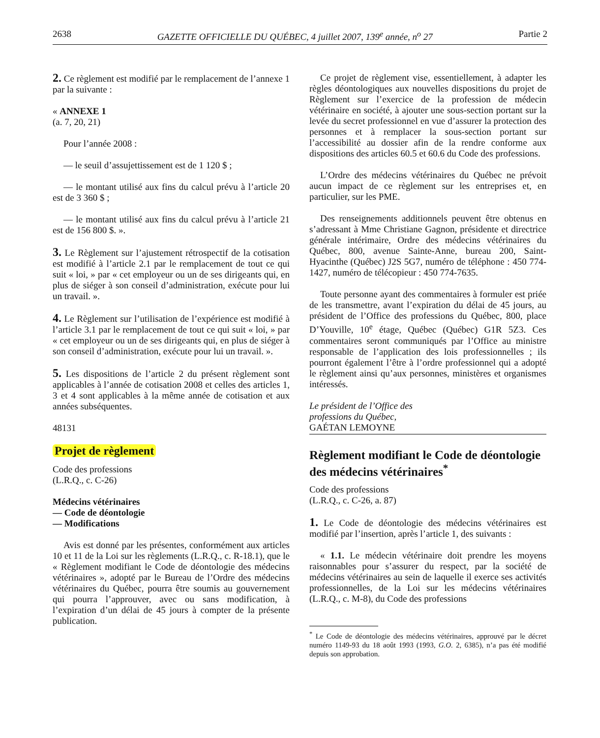2638 GAZETTE OFFICIELLE DU QUÉBEC, 4 juillet 2007, 139<sup>e</sup> année, n<sup>o</sup> 27 Partie 2
2. Ce règlement est modifié par le remplacement de l’annexe 1 par la suivante :
« ANNEXE 1
(a. 7, 20, 21)
Pour l’année 2008 :
— le seuil d’assujettissement est de 1 120 $ ;
— le montant utilisé aux fins du calcul prévu à l’article 20 est de 3 360 $ ;
— le montant utilisé aux fins du calcul prévu à l’article 21 est de 156 800 $. ».
3. Le Règlement sur l’ajustement rétrospectif de la cotisation est modifié à l’article 2.1 par le remplacement de tout ce qui suit « loi, » par « cet employeur ou un de ses dirigeants qui, en plus de siéger à son conseil d’administration, exécute pour lui un travail. ».
4. Le Règlement sur l’utilisation de l’expérience est modifié à l’article 3.1 par le remplacement de tout ce qui suit « loi, » par « cet employeur ou un de ses dirigeants qui, en plus de siéger à son conseil d’administration, exécute pour lui un travail. ».
5. Les dispositions de l’article 2 du présent règlement sont applicables à l’année de cotisation 2008 et celles des articles 1, 3 et 4 sont applicables à la même année de cotisation et aux années subséquentes.
48131
Projet de règlement
Code des professions
(L.R.Q., c. C-26)
Médecins vétérinaires
— Code de déontologie
— Modifications
Avis est donné par les présentes, conformément aux articles 10 et 11 de la Loi sur les règlements (L.R.Q., c. R-18.1), que le « Règlement modifiant le Code de déontologie des médecins vétérinaires », adopté par le Bureau de l’Ordre des médecins vétérinaires du Québec, pourra être soumis au gouvernement qui pourra l’approuver, avec ou sans modification, à l’expiration d’un délai de 45 jours à compter de la présente publication.
Ce projet de règlement vise, essentiellement, à adapter les règles déontologiques aux nouvelles dispositions du projet de Règlement sur l’exercice de la profession de médecin vétérinaire en société, à ajouter une sous-section portant sur la levée du secret professionnel en vue d’assurer la protection des personnes et à remplacer la sous-section portant sur l’accessibilité au dossier afin de la rendre conforme aux dispositions des articles 60.5 et 60.6 du Code des professions.
L’Ordre des médecins vétérinaires du Québec ne prévoit aucun impact de ce règlement sur les entreprises et, en particulier, sur les PME.
Des renseignements additionnels peuvent être obtenus en s’adressant à Mme Christiane Gagnon, présidente et directrice générale intérimaire, Ordre des médecins vétérinaires du Québec, 800, avenue Sainte-Anne, bureau 200, Saint-Hyacinthe (Québec) J2S 5G7, numéro de téléphone : 450 774-1427, numéro de télécopieur : 450 774-7635.
Toute personne ayant des commentaires à formuler est priée de les transmettre, avant l’expiration du délai de 45 jours, au président de l’Office des professions du Québec, 800, place D’Youville, 10<sup>e</sup> étage, Québec (Québec) G1R 5Z3. Ces commentaires seront communiqués par l’Office au ministre responsable de l’application des lois professionnelles ; ils pourront également l’être à l’ordre professionnel qui a adopté le règlement ainsi qu’aux personnes, ministères et organismes intéressés.
Le président de l’Office des
professions du Québec,
GAÉTAN LEMOYNE
Règlement modifiant le Code de déontologie des médecins vétérinaires<sup>*</sup>
Code des professions
(L.R.Q., c. C-26, a. 87)
1. Le Code de déontologie des médecins vétérinaires est modifié par l’insertion, après l’article 1, des suivants :
« 1.1. Le médecin vétérinaire doit prendre les moyens raisonnables pour s’assurer du respect, par la société de médecins vétérinaires au sein de laquelle il exerce ses activités professionnelles, de la Loi sur les médecins vétérinaires (L.R.Q., c. M-8), du Code des professions
<sup>*</sup> Le Code de déontologie des médecins vétérinaires, approuvé par le décret numéro 1149-93 du 18 août 1993 (1993, G.O. 2, 6385), n’a pas été modifié depuis son approbation.